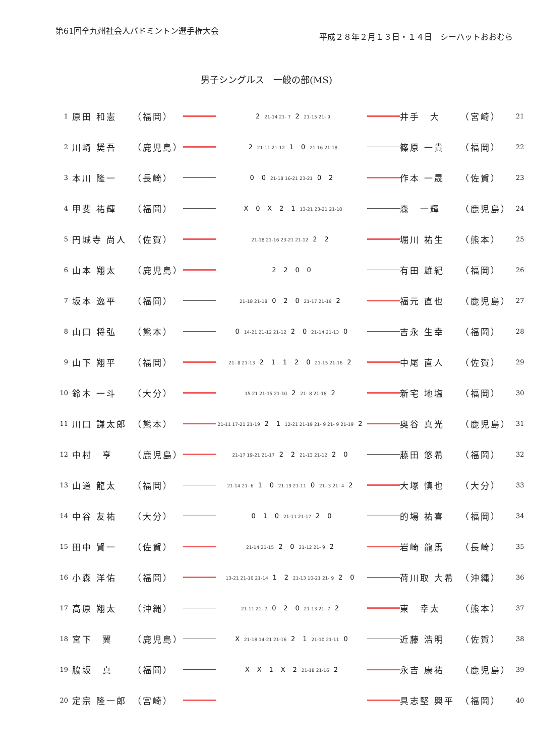第61回全九州社会人バドミントン選手権大会
平成２８年２月１３日・１４日　シーハットおおむら
男子シングルス　一般の部(MS)
| 1 | 原田 和憲 | （福岡） | | 2 21-14 21- 7 2 21-15 21- 9 | | 井手 大 | （宮崎） | 21 |
| 2 | 川崎 奨吾 | （鹿児島） | | 2 21-11 21-12 1 0 21-16 21-18 | | 篠原 一貴 | （福岡） | 22 |
| 3 | 本川 隆一 | （長崎） | | 0 0 21-18 16-21 23-21 0 2 | | 作本 一晟 | （佐賀） | 23 |
| 4 | 甲斐 祐輝 | （福岡） | | X 0 X 2 1 13-21 23-21 21-18 | | 森 一輝 | （鹿児島） | 24 |
| 5 | 円城寺 尚人 | （佐賀） | | 21-18 21-16 23-21 21-12 2 2 | | 堀川 祐生 | （熊本） | 25 |
| 6 | 山本 翔太 | （鹿児島） | | 2 2 0 0 | | 有田 雄紀 | （福岡） | 26 |
| 7 | 坂本 逸平 | （福岡） | | 21-18 21-18 0 2 0 21-17 21-19 2 | | 福元 直也 | （鹿児島） | 27 |
| 8 | 山口 将弘 | （熊本） | | 0 14-21 21-12 21-12 2 0 21-14 21-13 0 | | 吉永 生幸 | （福岡） | 28 |
| 9 | 山下 翔平 | （福岡） | | 21- 8 21-13 2 1 1 2 0 21-15 21-16 2 | | 中尾 直人 | （佐賀） | 29 |
| 10 | 鈴木 一斗 | （大分） | | 15-21 21-15 21-10 2 21- 8 21-18 2 | | 新宅 地塩 | （福岡） | 30 |
| 11 | 川口 謙太郎 | （熊本） | | 21-11 17-21 21-19 2 1 12-21 21-19 21- 9 21- 9 21-19 2 | | 奥谷 真光 | （鹿児島） | 31 |
| 12 | 中村 亨 | （鹿児島） | | 21-17 19-21 21-17 2 2 21-13 21-12 2 0 | | 藤田 悠希 | （福岡） | 32 |
| 13 | 山道 龍太 | （福岡） | | 21-14 21- 6 1 0 21-19 21-11 0 21- 3 21- 4 2 | | 大塚 慎也 | （大分） | 33 |
| 14 | 中谷 友祐 | （大分） | | 0 1 0 21-11 21-17 2 0 | | 的場 祐喜 | （福岡） | 34 |
| 15 | 田中 賢一 | （佐賀） | | 21-14 21-15 2 0 21-12 21- 9 2 | | 岩崎 龍馬 | （長崎） | 35 |
| 16 | 小森 洋佑 | （福岡） | | 13-21 21-10 21-14 1 2 21-13 10-21 21- 9 2 0 | | 荷川取 大希 | （沖縄） | 36 |
| 17 | 高原 翔太 | （沖縄） | | 21-11 21- 7 0 2 0 21-13 21- 7 2 | | 東 幸太 | （熊本） | 37 |
| 18 | 宮下 翼 | （鹿児島） | | X 21-18 14-21 21-16 2 1 21-10 21-11 0 | | 近藤 浩明 | （佐賀） | 38 |
| 19 | 脇坂 真 | （福岡） | | X X 1 X 2 21-18 21-16 2 | | 永吉 康祐 | （鹿児島） | 39 |
| 20 | 定宗 隆一郎 | （宮崎） | | | | 具志堅 興平 | （福岡） | 40 |